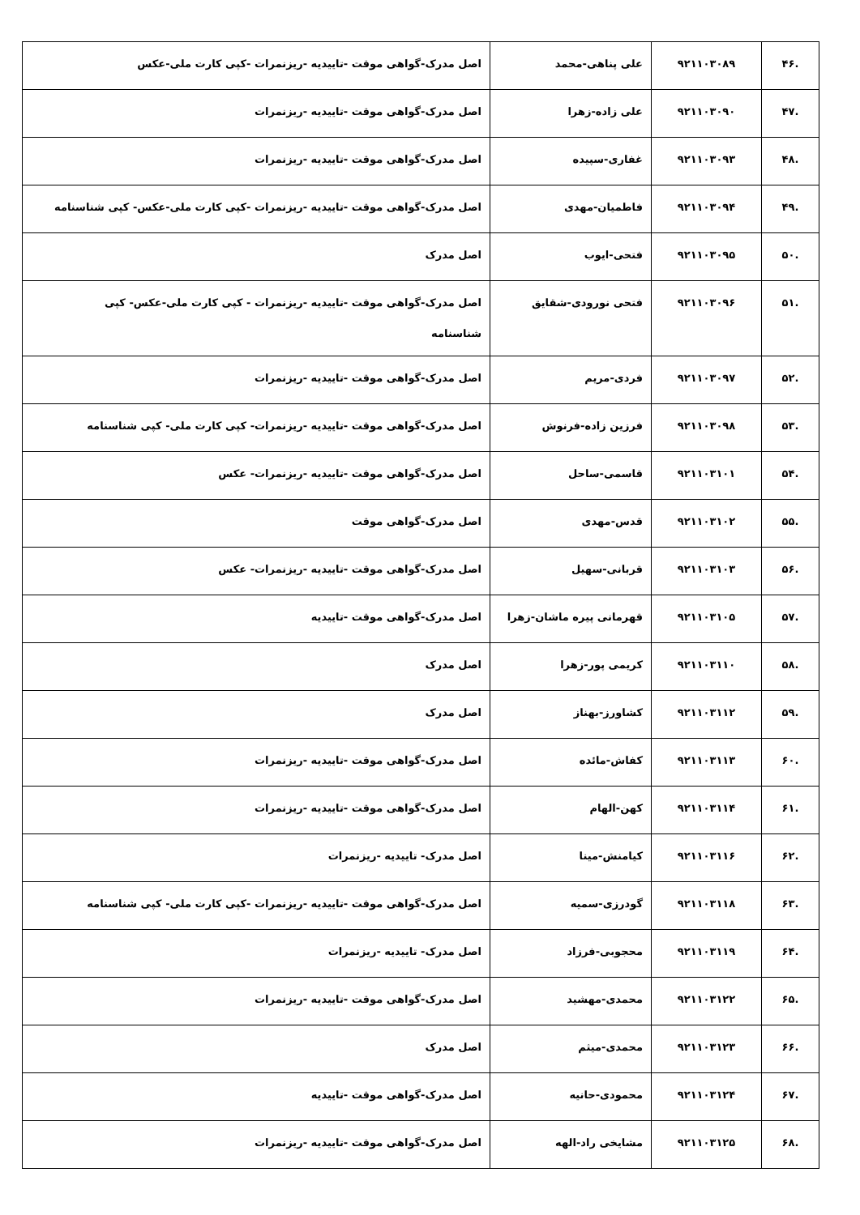| .۴۶ | ۹۲۱۱۰۳۰۸۹ | علی پناهی-محمد | اصل مدرک-گواهی موقت -تاییدیه -ریزنمرات -کپی کارت ملی-عکس |
| .۴۷ | ۹۲۱۱۰۳۰۹۰ | علی زاده-زهرا | اصل مدرک-گواهی موقت -تاییدیه -ریزنمرات |
| .۴۸ | ۹۲۱۱۰۳۰۹۳ | غفاری-سپیده | اصل مدرک-گواهی موقت -تاییدیه -ریزنمرات |
| .۴۹ | ۹۲۱۱۰۳۰۹۴ | فاطمیان-مهدی | اصل مدرک-گواهی موقت -تاییدیه -ریزنمرات -کپی کارت ملی-عکس- کپی شناسنامه |
| .۵۰ | ۹۲۱۱۰۳۰۹۵ | فتحی-ایوب | اصل مدرک |
| .۵۱ | ۹۲۱۱۰۳۰۹۶ | فتحی نورودی-شقایق | اصل مدرک-گواهی موقت -تاییدیه -ریزنمرات - کپی کارت ملی-عکس- کپی شناسنامه |
| .۵۲ | ۹۲۱۱۰۳۰۹۷ | فردی-مریم | اصل مدرک-گواهی موقت -تاییدیه -ریزنمرات |
| .۵۳ | ۹۲۱۱۰۳۰۹۸ | فرزین زاده-فرنوش | اصل مدرک-گواهی موقت -تاییدیه -ریزنمرات- کپی کارت ملی- کپی شناسنامه |
| .۵۴ | ۹۲۱۱۰۳۱۰۱ | قاسمی-ساحل | اصل مدرک-گواهی موقت -تاییدیه -ریزنمرات- عکس |
| .۵۵ | ۹۲۱۱۰۳۱۰۲ | قدس-مهدی | اصل مدرک-گواهی موقت |
| .۵۶ | ۹۲۱۱۰۳۱۰۳ | قربانی-سهیل | اصل مدرک-گواهی موقت -تاییدیه -ریزنمرات- عکس |
| .۵۷ | ۹۲۱۱۰۳۱۰۵ | قهرمانی پیره ماشان-زهرا | اصل مدرک-گواهی موقت -تاییدیه |
| .۵۸ | ۹۲۱۱۰۳۱۱۰ | کریمی پور-زهرا | اصل مدرک |
| .۵۹ | ۹۲۱۱۰۳۱۱۲ | کشاورز-بهناز | اصل مدرک |
| .۶۰ | ۹۲۱۱۰۳۱۱۳ | کفاش-مائده | اصل مدرک-گواهی موقت -تاییدیه -ریزنمرات |
| .۶۱ | ۹۲۱۱۰۳۱۱۴ | کهن-الهام | اصل مدرک-گواهی موقت -تاییدیه -ریزنمرات |
| .۶۲ | ۹۲۱۱۰۳۱۱۶ | کیامنش-مینا | اصل مدرک- تاییدیه -ریزنمرات |
| .۶۳ | ۹۲۱۱۰۳۱۱۸ | گودرزی-سمیه | اصل مدرک-گواهی موقت -تاییدیه -ریزنمرات -کپی کارت ملی- کپی شناسنامه |
| .۶۴ | ۹۲۱۱۰۳۱۱۹ | محجوبی-فرزاد | اصل مدرک- تاییدیه -ریزنمرات |
| .۶۵ | ۹۲۱۱۰۳۱۲۲ | محمدی-مهشید | اصل مدرک-گواهی موقت -تاییدیه -ریزنمرات |
| .۶۶ | ۹۲۱۱۰۳۱۲۳ | محمدی-میثم | اصل مدرک |
| .۶۷ | ۹۲۱۱۰۳۱۲۴ | محمودی-حانیه | اصل مدرک-گواهی موقت -تاییدیه |
| .۶۸ | ۹۲۱۱۰۳۱۲۵ | مشایخی راد-الهه | اصل مدرک-گواهی موقت -تاییدیه -ریزنمرات |